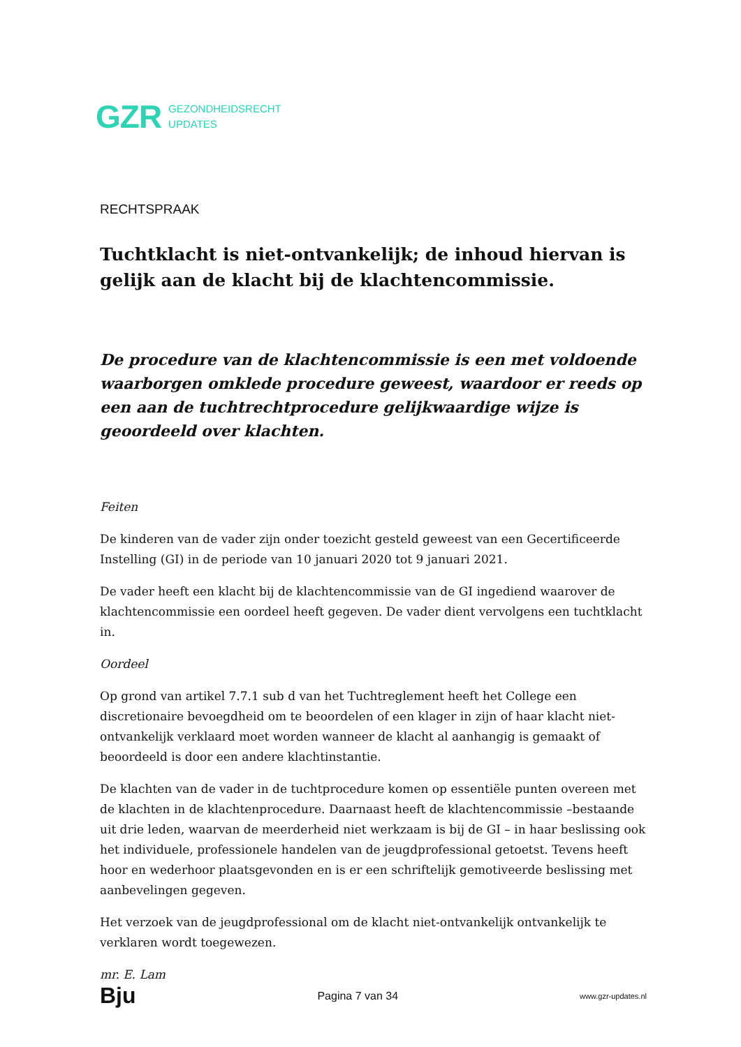GZR GEZONDHEIDSRECHT
UPDATES
RECHTSPRAAK
Tuchtklacht is niet-ontvankelijk; de inhoud hiervan is gelijk aan de klacht bij de klachtencommissie.
De procedure van de klachtencommissie is een met voldoende waarborgen omklede procedure geweest, waardoor er reeds op een aan de tuchtrechtprocedure gelijkwaardige wijze is geoordeeld over klachten.
Feiten
De kinderen van de vader zijn onder toezicht gesteld geweest van een Gecertificeerde Instelling (GI) in de periode van 10 januari 2020 tot 9 januari 2021.
De vader heeft een klacht bij de klachtencommissie van de GI ingediend waarover de klachtencommissie een oordeel heeft gegeven. De vader dient vervolgens een tuchtklacht in.
Oordeel
Op grond van artikel 7.7.1 sub d van het Tuchtreglement heeft het College een discretionaire bevoegdheid om te beoordelen of een klager in zijn of haar klacht niet-ontvankelijk verklaard moet worden wanneer de klacht al aanhangig is gemaakt of beoordeeld is door een andere klachtinstantie.
De klachten van de vader in de tuchtprocedure komen op essentiële punten overeen met de klachten in de klachtenprocedure. Daarnaast heeft de klachtencommissie –bestaande uit drie leden, waarvan de meerderheid niet werkzaam is bij de GI – in haar beslissing ook het individuele, professionele handelen van de jeugdprofessional getoetst. Tevens heeft hoor en wederhoor plaatsgevonden en is er een schriftelijk gemotiveerde beslissing met aanbevelingen gegeven.
Het verzoek van de jeugdprofessional om de klacht niet-ontvankelijk ontvankelijk te verklaren wordt toegewezen.
mr. E. Lam
Bju Pagina 7 van 34 www.gzr-updates.nl